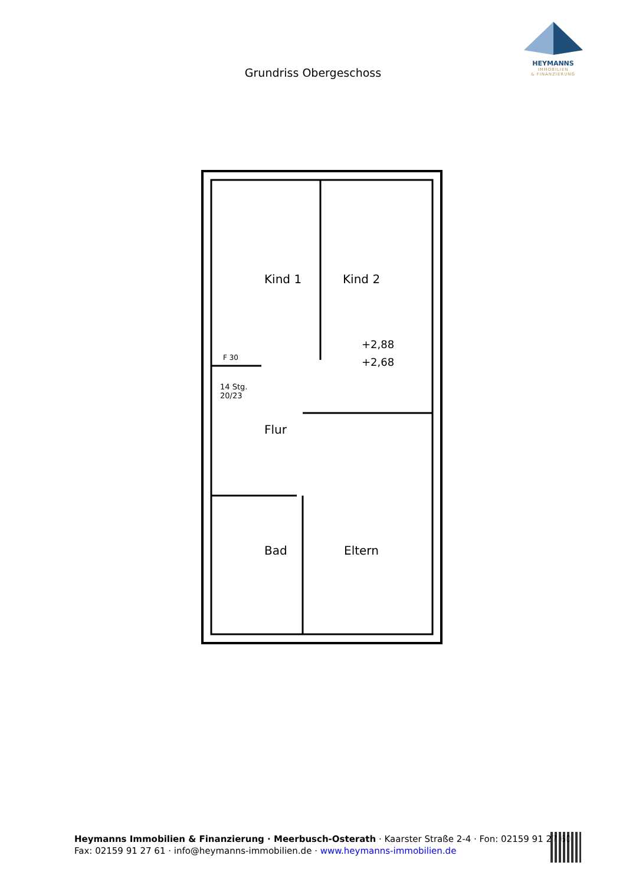HEYMANNS
IMMOBILIEN
& FINANZIERUNG
Grundriss Obergeschoss
Kind 1
Kind 2
+2,88
+2,68
14 Stg.
20/23
Flur
Bad
Eltern
F 30
Heymanns Immobilien & Finanzierung · Meerbusch-Osterath · Kaarster Straße 2-4 · Fon: 02159 91 27 60
Fax: 02159 91 27 61 · info@heymanns-immobilien.de · www.heymanns-immobilien.de